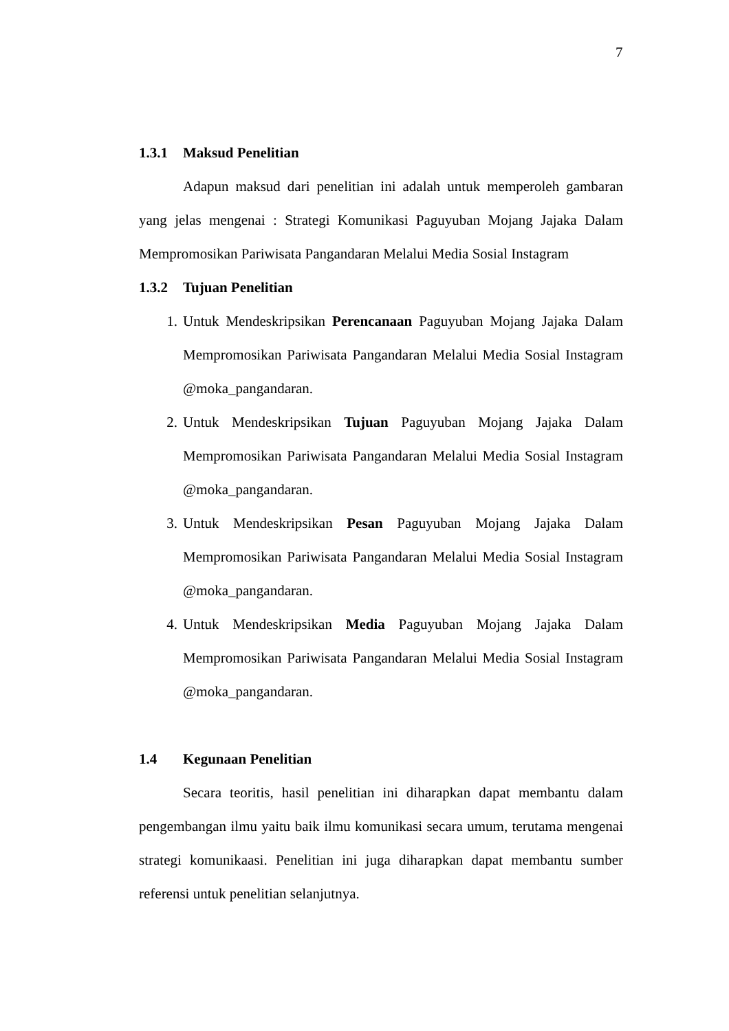7
1.3.1 Maksud Penelitian
Adapun maksud dari penelitian ini adalah untuk memperoleh gambaran yang jelas mengenai : Strategi Komunikasi Paguyuban Mojang Jajaka Dalam Mempromosikan Pariwisata Pangandaran Melalui Media Sosial Instagram
1.3.2 Tujuan Penelitian
1. Untuk Mendeskripsikan Perencanaan Paguyuban Mojang Jajaka Dalam Mempromosikan Pariwisata Pangandaran Melalui Media Sosial Instagram @moka_pangandaran.
2. Untuk Mendeskripsikan Tujuan Paguyuban Mojang Jajaka Dalam Mempromosikan Pariwisata Pangandaran Melalui Media Sosial Instagram @moka_pangandaran.
3. Untuk Mendeskripsikan Pesan Paguyuban Mojang Jajaka Dalam Mempromosikan Pariwisata Pangandaran Melalui Media Sosial Instagram @moka_pangandaran.
4. Untuk Mendeskripsikan Media Paguyuban Mojang Jajaka Dalam Mempromosikan Pariwisata Pangandaran Melalui Media Sosial Instagram @moka_pangandaran.
1.4 Kegunaan Penelitian
Secara teoritis, hasil penelitian ini diharapkan dapat membantu dalam pengembangan ilmu yaitu baik ilmu komunikasi secara umum, terutama mengenai strategi komunikaasi. Penelitian ini juga diharapkan dapat membantu sumber referensi untuk penelitian selanjutnya.